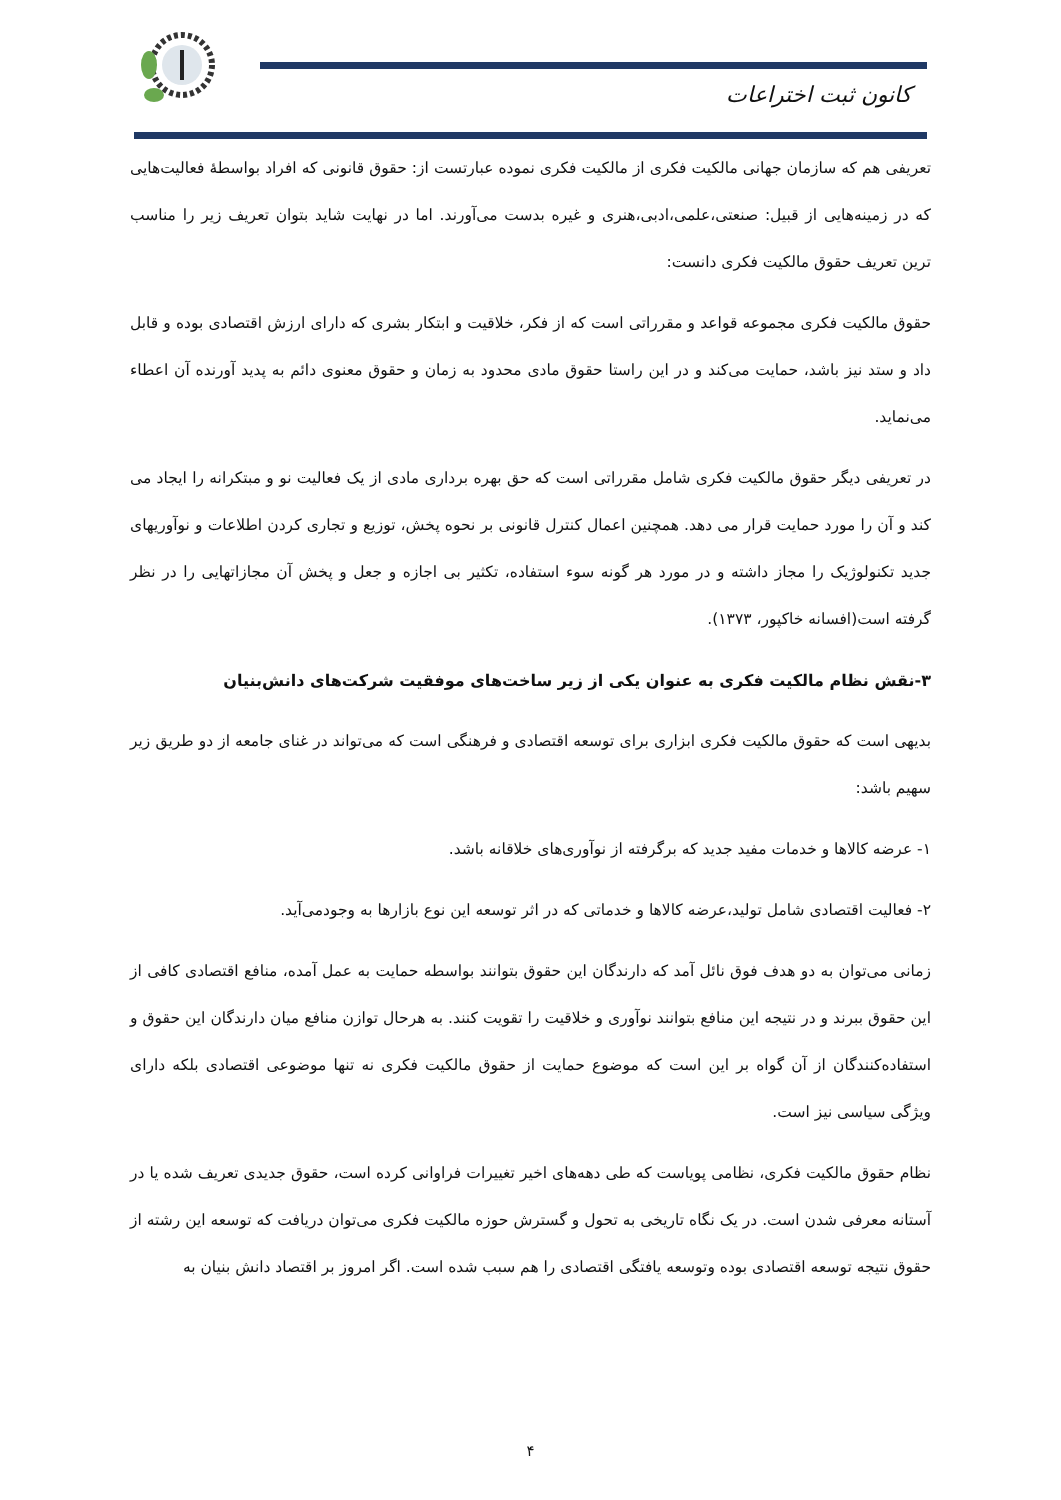کانون ثبت اختراعات
تعریفی هم که سازمان جهانی مالکیت فکری از مالکیت فکری نموده عبارتست از: حقوق قانونی که افراد بواسطهٔ فعالیت‌هایی که در زمینه‌هایی از قبیل: صنعتی،علمی،ادبی،هنری و غیره بدست می‌آورند. اما در نهایت شاید بتوان تعریف زیر را مناسب ترین تعریف حقوق مالکیت فکری دانست:
حقوق مالکیت فکری مجموعه قواعد و مقرراتی است که از فکر، خلاقیت و ابتکار بشری که دارای ارزش اقتصادی بوده و قابل داد و ستد نیز باشد، حمایت می‌کند و در این راستا حقوق مادی محدود به زمان و حقوق معنوی دائم به پدید آورنده آن اعطاء می‌نماید.
در تعریفی دیگر حقوق مالکیت فکری شامل مقرراتی است که حق بهره برداری مادی از یک فعالیت نو و مبتکرانه را ایجاد می کند و آن را مورد حمایت قرار می دهد. همچنین اعمال کنترل قانونی بر نحوه پخش، توزیع و تجاری کردن اطلاعات و نوآوریهای جدید تکنولوژیک را مجاز داشته و در مورد هر گونه سوء استفاده، تکثیر بی اجازه و جعل و پخش آن مجازاتهایی را در نظر گرفته است(افسانه خاکپور، ۱۳۷۳).
۳-نقش نظام مالکیت فکری به عنوان یکی از زیر ساخت‌های موفقیت شرکت‌های دانش‌بنیان
بدیهی است که حقوق مالکیت فکری ابزاری برای توسعه اقتصادی و فرهنگی است که می‌تواند در غنای جامعه از دو طریق زیر سهیم باشد:
۱- عرضه کالاها و خدمات مفید جدید که برگرفته از نوآوری‌های خلاقانه باشد.
۲- فعالیت اقتصادی شامل تولید،عرضه کالاها و خدماتی که در اثر توسعه این نوع بازارها به وجودمی‌آید.
زمانی می‌توان به دو هدف فوق نائل آمد که دارندگان این حقوق بتوانند بواسطه حمایت به عمل آمده، منافع اقتصادی کافی از این حقوق ببرند و در نتیجه این منافع بتوانند نوآوری و خلاقیت را تقویت کنند. به هرحال توازن منافع میان دارندگان این حقوق و استفاده‌کنندگان از آن گواه بر این است که موضوع حمایت از حقوق مالکیت فکری نه تنها موضوعی اقتصادی بلکه دارای ویژگی سیاسی نیز است.
نظام حقوق مالکیت فکری، نظامی پویاست که طی دهه‌های اخیر تغییرات فراوانی کرده است، حقوق جدیدی تعریف شده یا در آستانه معرفی شدن است. در یک نگاه تاریخی به تحول و گسترش حوزه مالکیت فکری می‌توان دریافت که توسعه این رشته از حقوق نتیجه توسعه اقتصادی بوده وتوسعه یافتگی اقتصادی را هم سبب شده است. اگر امروز بر اقتصاد دانش بنیان به
۴